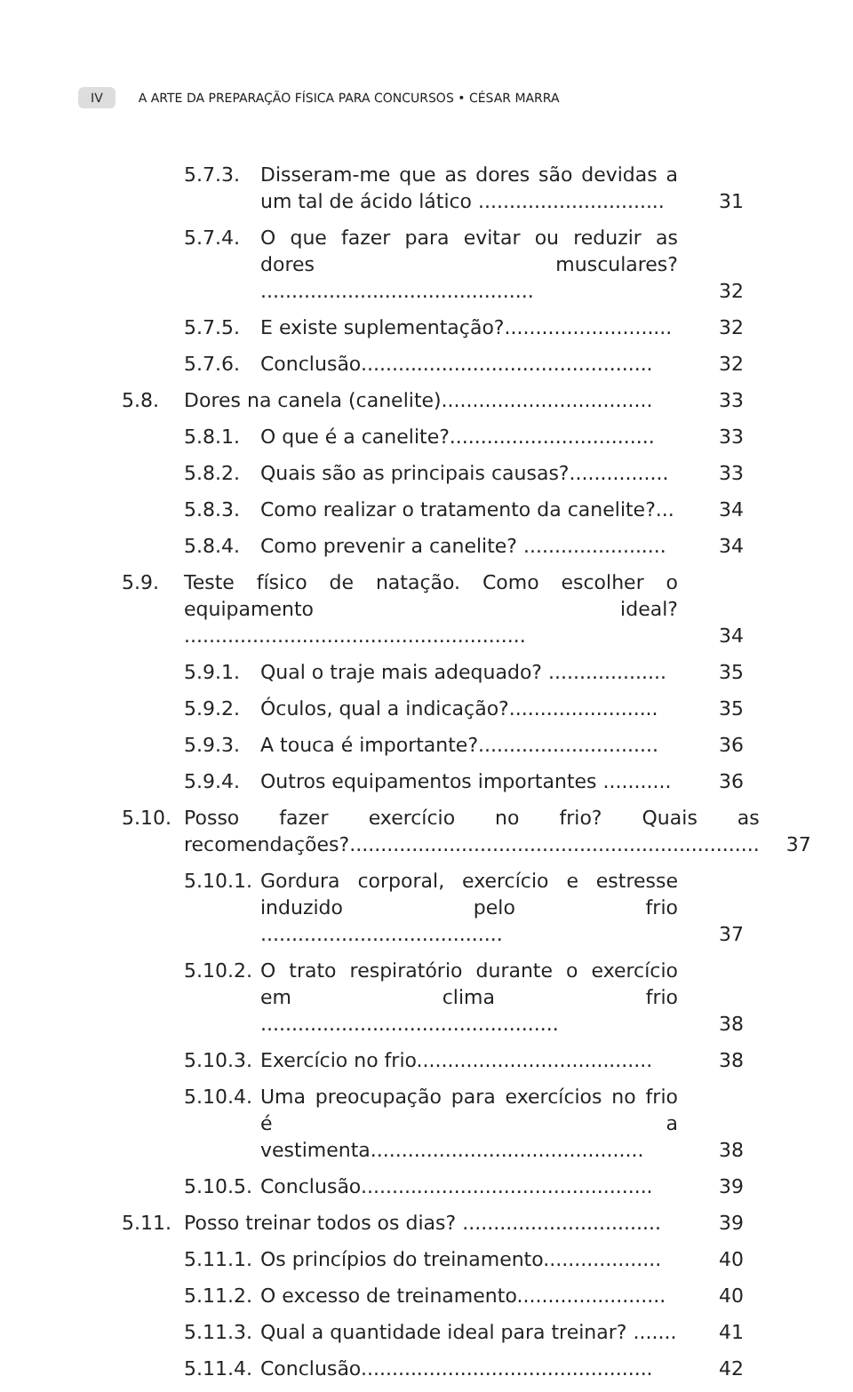IV A ARTE DA PREPARAÇÃO FÍSICA PARA CONCURSOS • CÉSAR MARRA
5.7.3. Disseram-me que as dores são devidas a um tal de ácido lático .............................. 31
5.7.4. O que fazer para evitar ou reduzir as dores musculares? ............................................ 32
5.7.5. E existe suplementação?........................... 32
5.7.6. Conclusão............................................... 32
5.8. Dores na canela (canelite).................................. 33
5.8.1. O que é a canelite?................................. 33
5.8.2. Quais são as principais causas?................ 33
5.8.3. Como realizar o tratamento da canelite?... 34
5.8.4. Como prevenir a canelite? ....................... 34
5.9. Teste físico de natação. Como escolher o equipamento ideal? ....................................................... 34
5.9.1. Qual o traje mais adequado? ................... 35
5.9.2. Óculos, qual a indicação?........................ 35
5.9.3. A touca é importante?............................. 36
5.9.4. Outros equipamentos importantes ........... 36
5.10. Posso fazer exercício no frio? Quais as recomendações?.................................................................. 37
5.10.1. Gordura corporal, exercício e estresse induzido pelo frio ....................................... 37
5.10.2. O trato respiratório durante o exercício em clima frio ................................................ 38
5.10.3. Exercício no frio...................................... 38
5.10.4. Uma preocupação para exercícios no frio é a vestimenta............................................ 38
5.10.5. Conclusão............................................... 39
5.11. Posso treinar todos os dias? ................................ 39
5.11.1. Os princípios do treinamento................... 40
5.11.2. O excesso de treinamento........................ 40
5.11.3. Qual a quantidade ideal para treinar? ....... 41
5.11.4. Conclusão............................................... 42